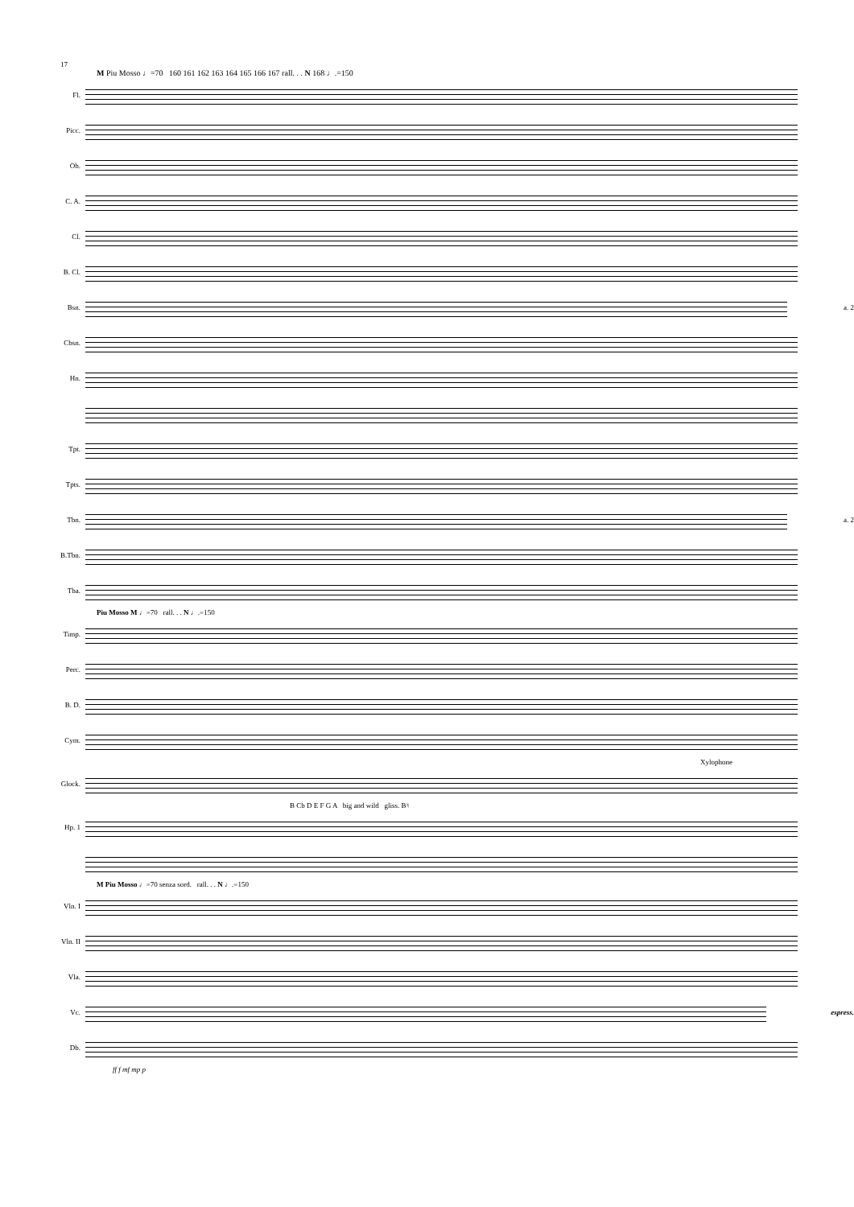17
M Piu Mosso ♩=70 160 161 162 163 164 165 166 167 rall. . . N 168 ♩.=150
Fl.
Picc.
Ob.
C. A.
Cl.
B. Cl.
Bsn. a. 2
Cbsn.
Hn.
Tpt.
Tpts.
Tbn. a. 2
B.Tbn.
Tba.
Piu Mosso M ♩=70 rall. . . N ♩.=150
Timp.
Perc.
B. D.
Cym.
Xylophone
Glock.
B Cb D E F G A big and wild gliss. B♮
Hp. 1
M Piu Mosso ♩=70 senza sord. rall. . . N ♩.=150
Vln. I
Vln. II
Vla.
Vc. espress.
Db.
ff f mf mp p